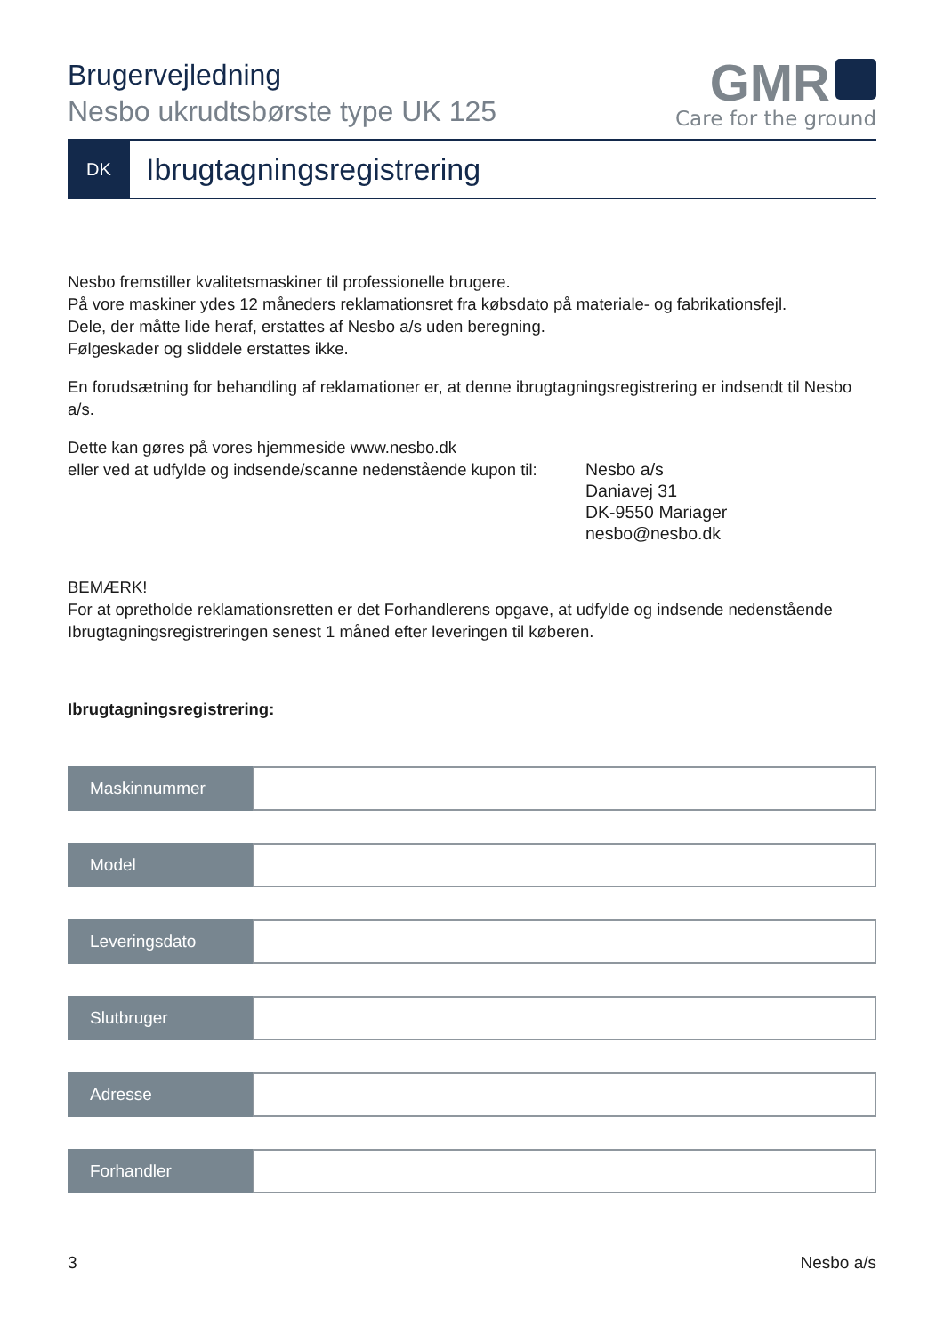Brugervejledning
Nesbo ukrudtsbørste type UK 125
GMR
Care for the ground
DK
Ibrugtagningsregistrering
Nesbo fremstiller kvalitetsmaskiner til professionelle brugere.
På vore maskiner ydes 12 måneders reklamationsret fra købsdato på materiale- og fabrikationsfejl.
Dele, der måtte lide heraf, erstattes af Nesbo a/s uden beregning.
Følgeskader og sliddele erstattes ikke.
En forudsætning for behandling af reklamationer er, at denne ibrugtagningsregistrering er indsendt til Nesbo a/s.
Dette kan gøres på vores hjemmeside www.nesbo.dk
eller ved at udfylde og indsende/scanne nedenstående kupon til:
Nesbo a/s
Daniavej 31
DK-9550 Mariager
nesbo@nesbo.dk
BEMÆRK!
For at opretholde reklamationsretten er det Forhandlerens opgave, at udfylde og indsende nedenstående Ibrugtagningsregistreringen senest 1 måned efter leveringen til køberen.
Ibrugtagningsregistrering:
Maskinnummer
Model
Leveringsdato
Slutbruger
Adresse
Forhandler
3 Nesbo a/s